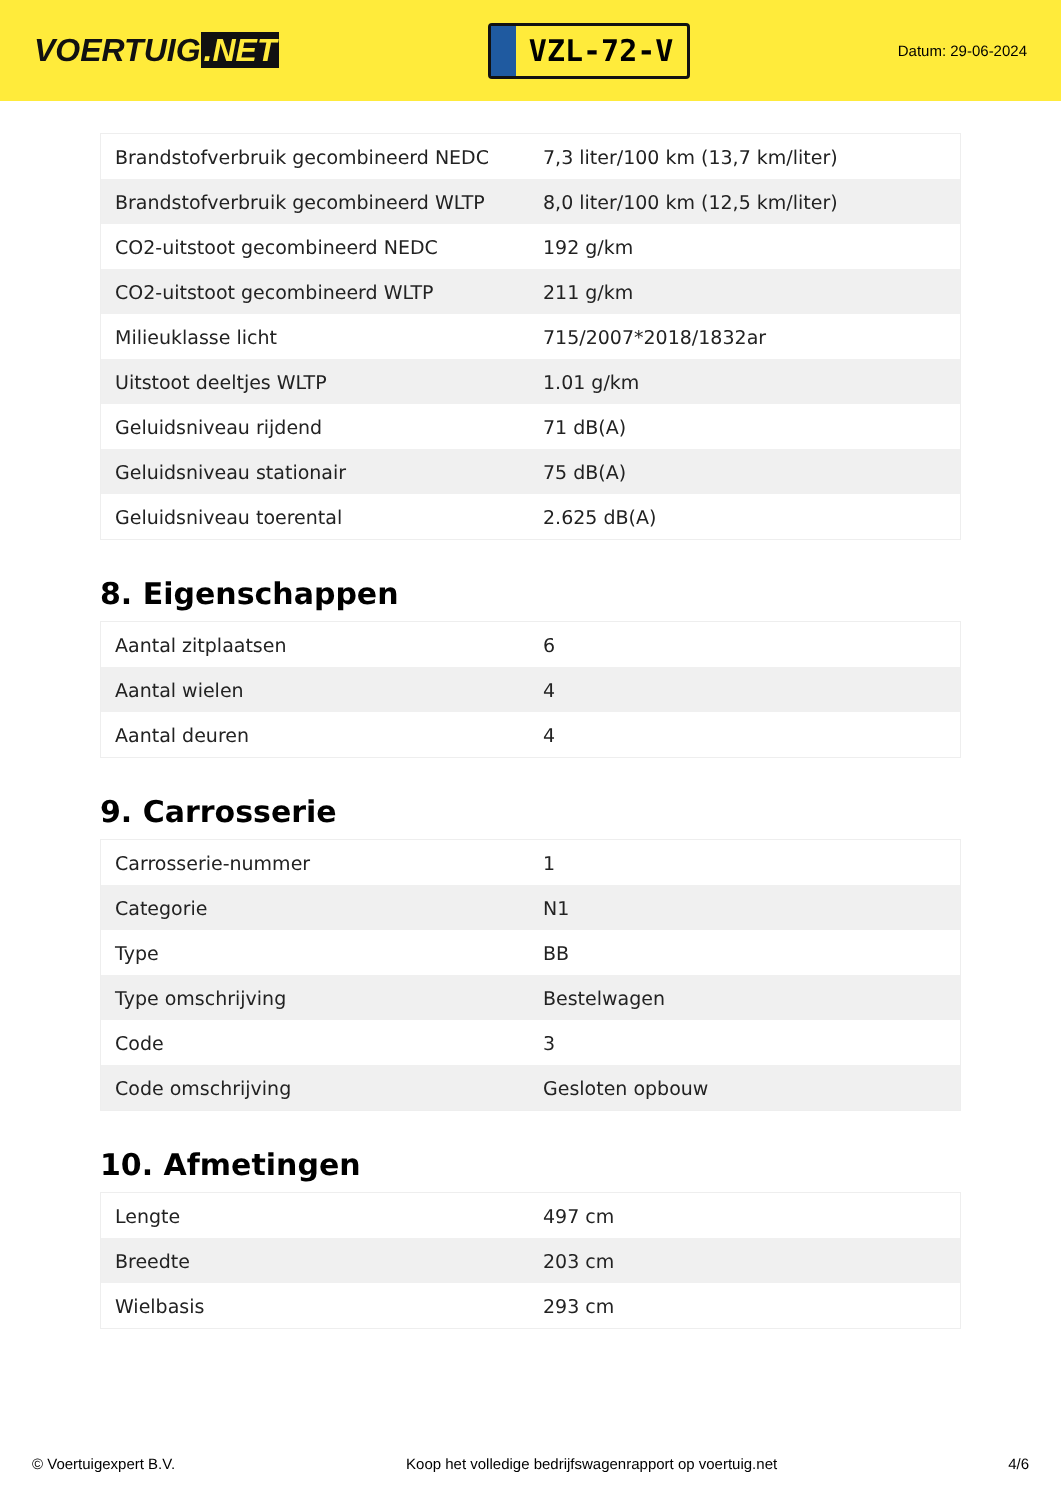VOERTUIG.NET
VZL-72-V
Datum: 29-06-2024
| Brandstofverbruik gecombineerd NEDC | 7,3 liter/100 km (13,7 km/liter) |
| Brandstofverbruik gecombineerd WLTP | 8,0 liter/100 km (12,5 km/liter) |
| CO2-uitstoot gecombineerd NEDC | 192 g/km |
| CO2-uitstoot gecombineerd WLTP | 211 g/km |
| Milieuklasse licht | 715/2007*2018/1832ar |
| Uitstoot deeltjes WLTP | 1.01 g/km |
| Geluidsniveau rijdend | 71 dB(A) |
| Geluidsniveau stationair | 75 dB(A) |
| Geluidsniveau toerental | 2.625 dB(A) |
8. Eigenschappen
| Aantal zitplaatsen | 6 |
| Aantal wielen | 4 |
| Aantal deuren | 4 |
9. Carrosserie
| Carrosserie-nummer | 1 |
| Categorie | N1 |
| Type | BB |
| Type omschrijving | Bestelwagen |
| Code | 3 |
| Code omschrijving | Gesloten opbouw |
10. Afmetingen
| Lengte | 497 cm |
| Breedte | 203 cm |
| Wielbasis | 293 cm |
© Voertuigexpert B.V. Koop het volledige bedrijfswagenrapport op voertuig.net 4/6